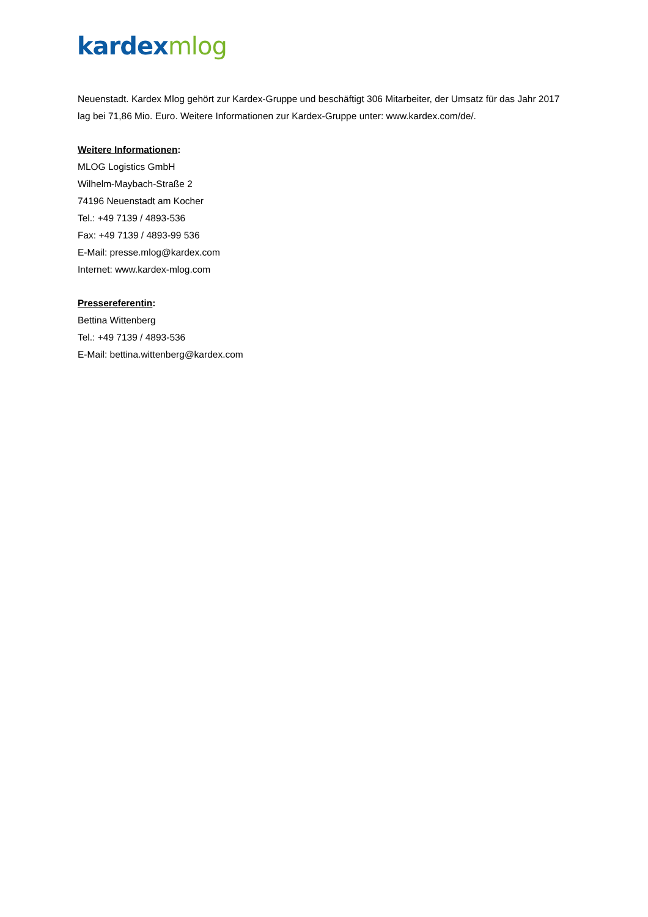kardex mlog
Neuenstadt. Kardex Mlog gehört zur Kardex-Gruppe und beschäftigt 306 Mitarbeiter, der Umsatz für das Jahr 2017 lag bei 71,86 Mio. Euro. Weitere Informationen zur Kardex-Gruppe unter: www.kardex.com/de/.
Weitere Informationen:
MLOG Logistics GmbH
Wilhelm-Maybach-Straße 2
74196 Neuenstadt am Kocher
Tel.: +49 7139 / 4893-536
Fax: +49 7139 / 4893-99 536
E-Mail: presse.mlog@kardex.com
Internet: www.kardex-mlog.com
Pressereferentin:
Bettina Wittenberg
Tel.: +49 7139 / 4893-536
E-Mail: bettina.wittenberg@kardex.com